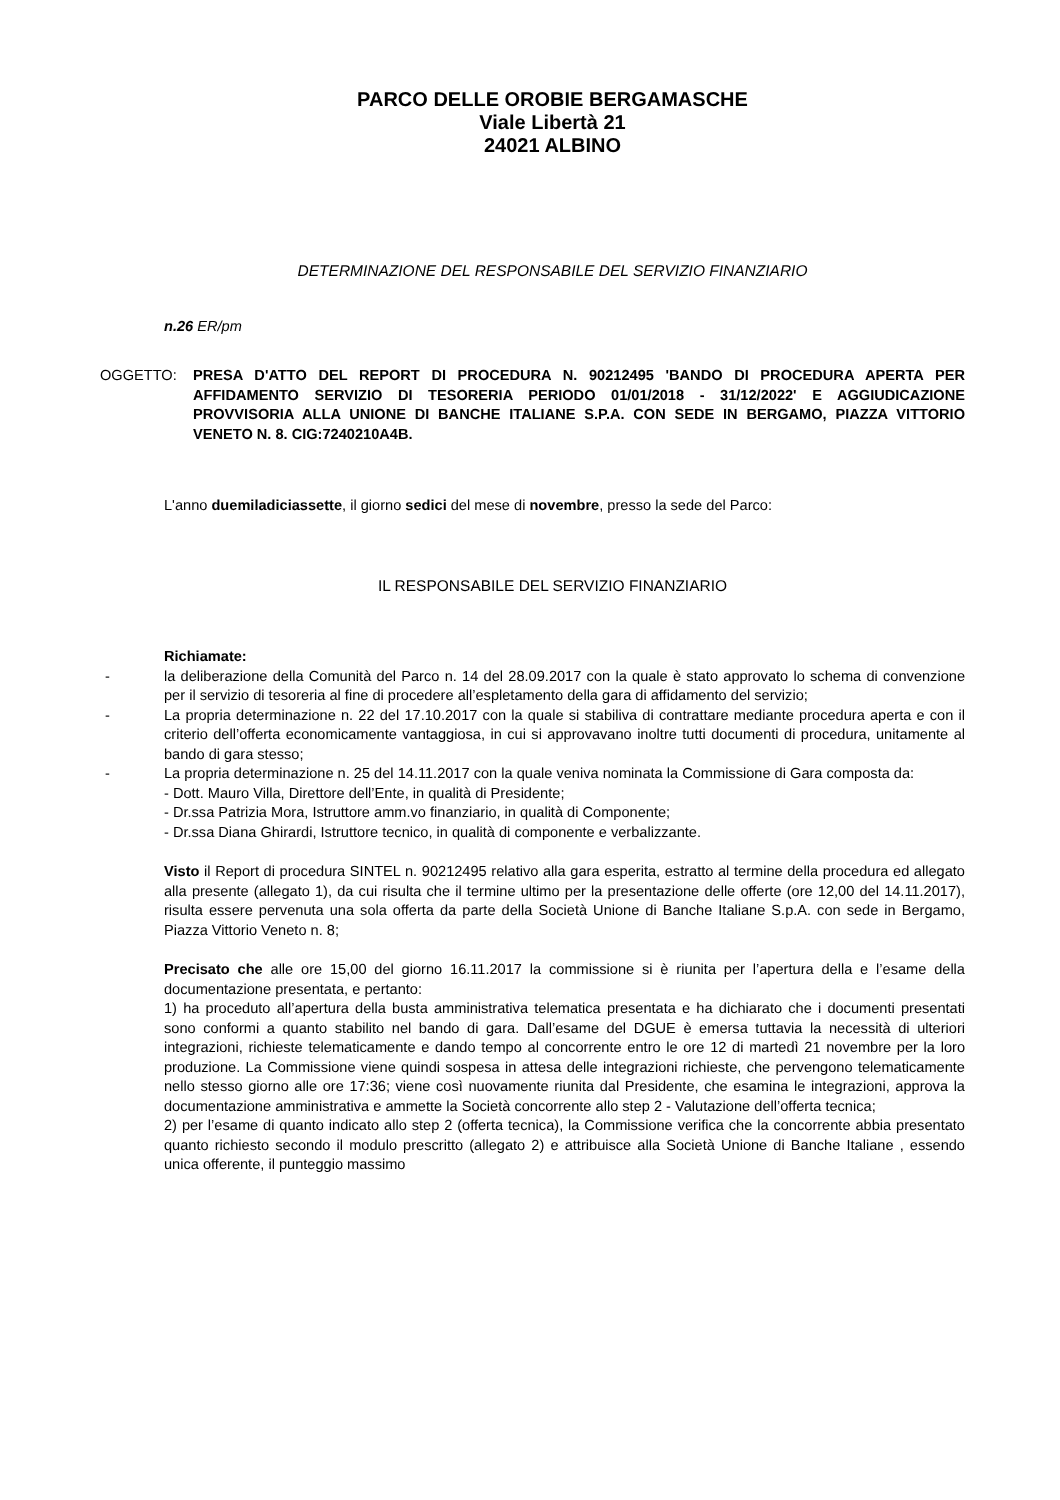PARCO DELLE OROBIE BERGAMASCHE
Viale Libertà 21
24021 ALBINO
DETERMINAZIONE DEL RESPONSABILE DEL SERVIZIO FINANZIARIO
n.26 ER/pm
OGGETTO: PRESA D'ATTO DEL REPORT DI PROCEDURA N. 90212495 'BANDO DI PROCEDURA APERTA PER AFFIDAMENTO SERVIZIO DI TESORERIA PERIODO 01/01/2018 - 31/12/2022' E AGGIUDICAZIONE PROVVISORIA ALLA UNIONE DI BANCHE ITALIANE S.P.A. CON SEDE IN BERGAMO, PIAZZA VITTORIO VENETO N. 8. CIG:7240210A4B.
L'anno duemiladiciassette, il giorno sedici del mese di novembre, presso la sede del Parco:
IL RESPONSABILE DEL SERVIZIO FINANZIARIO
Richiamate:
- la deliberazione della Comunità del Parco n. 14 del 28.09.2017 con la quale è stato approvato lo schema di convenzione per il servizio di tesoreria al fine di procedere all’espletamento della gara di affidamento del servizio;
- La propria determinazione n. 22 del 17.10.2017 con la quale si stabiliva di contrattare mediante procedura aperta e con il criterio dell’offerta economicamente vantaggiosa, in cui si approvavano inoltre tutti documenti di procedura, unitamente al bando di gara stesso;
- La propria determinazione n. 25 del 14.11.2017 con la quale veniva nominata la Commissione di Gara composta da:
- Dott. Mauro Villa, Direttore dell’Ente, in qualità di Presidente;
- Dr.ssa Patrizia Mora, Istruttore amm.vo finanziario, in qualità di Componente;
- Dr.ssa Diana Ghirardi, Istruttore tecnico, in qualità di componente e verbalizzante.
Visto il Report di procedura SINTEL n. 90212495 relativo alla gara esperita, estratto al termine della procedura ed allegato alla presente (allegato 1), da cui risulta che il termine ultimo per la presentazione delle offerte (ore 12,00 del 14.11.2017), risulta essere pervenuta una sola offerta da parte della Società Unione di Banche Italiane S.p.A. con sede in Bergamo, Piazza Vittorio Veneto n. 8;
Precisato che alle ore 15,00 del giorno 16.11.2017 la commissione si è riunita per l’apertura della e l’esame della documentazione presentata, e pertanto:
1) ha proceduto all’apertura della busta amministrativa telematica presentata e ha dichiarato che i documenti presentati sono conformi a quanto stabilito nel bando di gara. Dall’esame del DGUE è emersa tuttavia la necessità di ulteriori integrazioni, richieste telematicamente e dando tempo al concorrente entro le ore 12 di martedì 21 novembre per la loro produzione. La Commissione viene quindi sospesa in attesa delle integrazioni richieste, che pervengono telematicamente nello stesso giorno alle ore 17:36; viene così nuovamente riunita dal Presidente, che esamina le integrazioni, approva la documentazione amministrativa e ammette la Società concorrente allo step 2 - Valutazione dell’offerta tecnica;
2) per l’esame di quanto indicato allo step 2 (offerta tecnica), la Commissione verifica che la concorrente abbia presentato quanto richiesto secondo il modulo prescritto (allegato 2) e attribuisce alla Società Unione di Banche Italiane , essendo unica offerente, il punteggio massimo